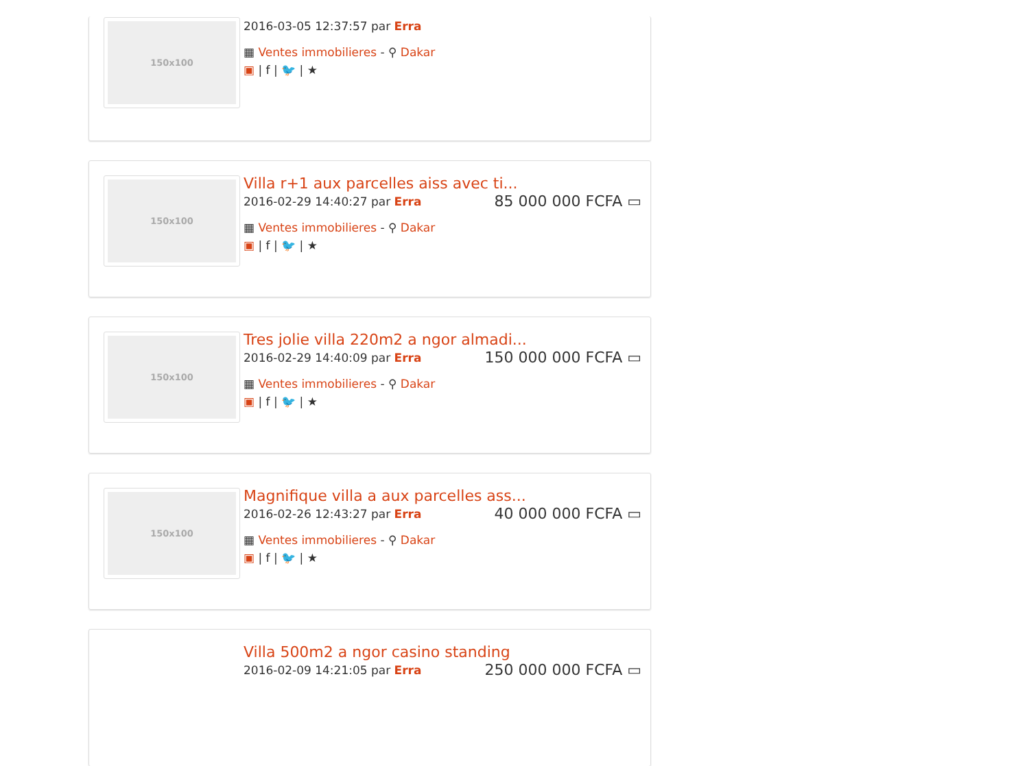150x100
2016-03-05 12:37:57 par Erra
▦ Ventes immobilieres - ⚲ Dakar
▣ | f | 🐦 | ★
150x100
Villa r+1 aux parcelles aiss avec ti...
85 000 000 FCFA ▭
2016-02-29 14:40:27 par Erra
▦ Ventes immobilieres - ⚲ Dakar
▣ | f | 🐦 | ★
150x100
Tres jolie villa 220m2 a ngor almadi...
150 000 000 FCFA ▭
2016-02-29 14:40:09 par Erra
▦ Ventes immobilieres - ⚲ Dakar
▣ | f | 🐦 | ★
150x100
Magnifique villa a aux parcelles ass...
40 000 000 FCFA ▭
2016-02-26 12:43:27 par Erra
▦ Ventes immobilieres - ⚲ Dakar
▣ | f | 🐦 | ★
Villa 500m2 a ngor casino standing
250 000 000 FCFA ▭
2016-02-09 14:21:05 par Erra